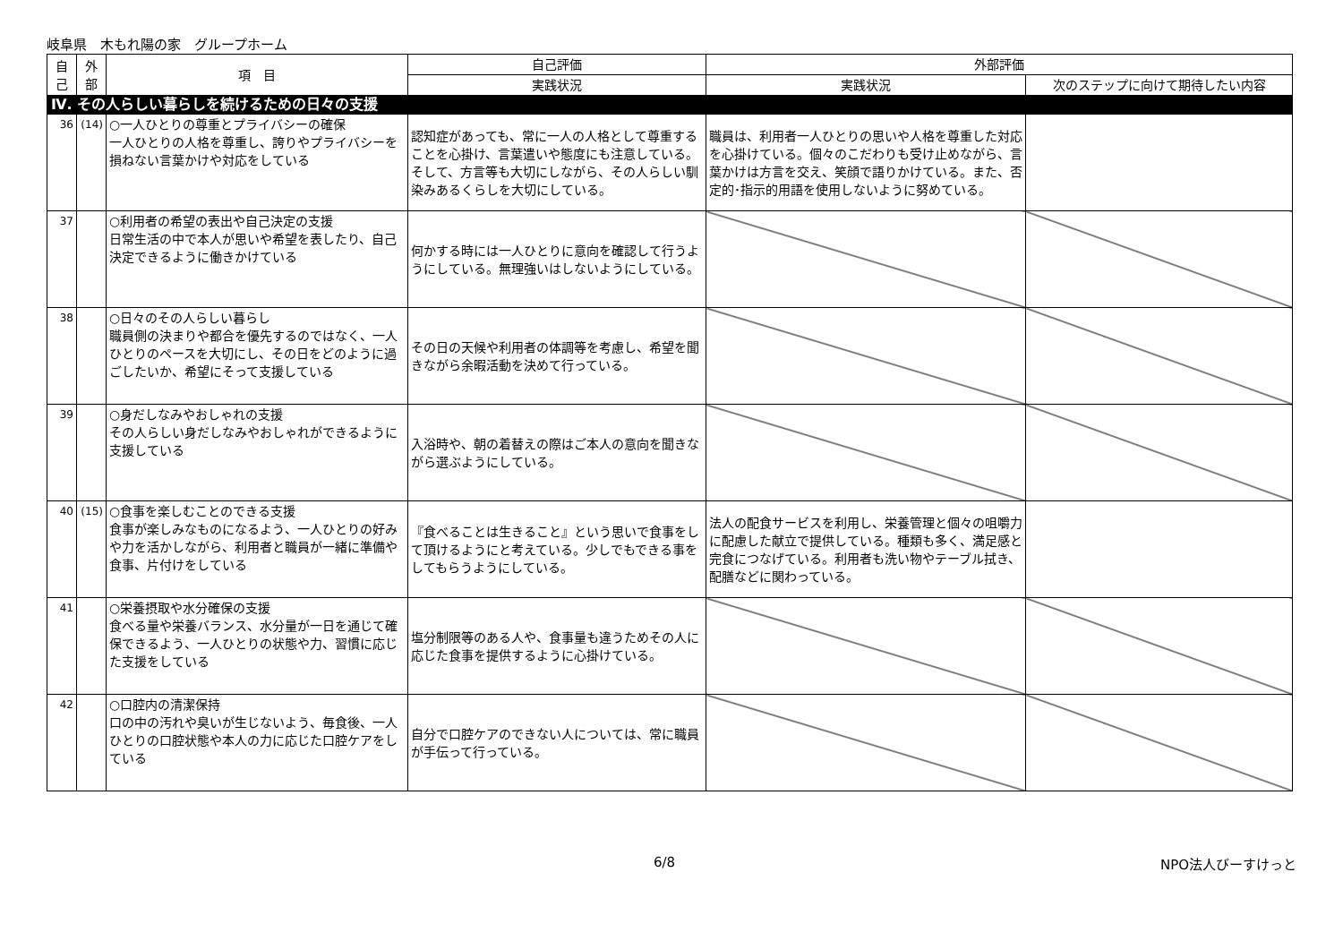岐阜県　木もれ陽の家　グループホーム
| 自己 | 外部 | 項 目 | 自己評価 | 外部評価 | |
| --- | --- | --- | --- | --- | --- |
| | | | 実践状況 | 実践状況 | 次のステップに向けて期待したい内容 |
| Ⅳ. その人らしい暮らしを続けるための日々の支援 | | | | | |
| 36 | (14) | ○一人ひとりの尊重とプライバシーの確保 一人ひとりの人格を尊重し、誇りやプライバシーを損ねない言葉かけや対応をしている | 認知症があっても、常に一人の人格として尊重することを心掛け、言葉遣いや態度にも注意している。そして、方言等も大切にしながら、その人らしい馴染みあるくらしを大切にしている。 | 職員は、利用者一人ひとりの思いや人格を尊重した対応を心掛けている。個々のこだわりも受け止めながら、言葉かけは方言を交え、笑顔で語りかけている。また、否定的･指示的用語を使用しないように努めている。 | |
| 37 | | ○利用者の希望の表出や自己決定の支援 日常生活の中で本人が思いや希望を表したり、自己決定できるように働きかけている | 何かする時には一人ひとりに意向を確認して行うようにしている。無理強いはしないようにしている。 | | |
| 38 | | ○日々のその人らしい暮らし 職員側の決まりや都合を優先するのではなく、一人ひとりのペースを大切にし、その日をどのように過ごしたいか、希望にそって支援している | その日の天候や利用者の体調等を考慮し、希望を聞きながら余暇活動を決めて行っている。 | | |
| 39 | | ○身だしなみやおしゃれの支援 その人らしい身だしなみやおしゃれができるように支援している | 入浴時や、朝の着替えの際はご本人の意向を聞きながら選ぶようにしている。 | | |
| 40 | (15) | ○食事を楽しむことのできる支援 食事が楽しみなものになるよう、一人ひとりの好みや力を活かしながら、利用者と職員が一緒に準備や食事、片付けをしている | 『食べることは生きること』という思いで食事をして頂けるようにと考えている。少しでもできる事をしてもらうようにしている。 | 法人の配食サービスを利用し、栄養管理と個々の咀嚼力に配慮した献立で提供している。種類も多く、満足感と完食につなげている。利用者も洗い物やテーブル拭き、配膳などに関わっている。 | |
| 41 | | ○栄養摂取や水分確保の支援 食べる量や栄養バランス、水分量が一日を通じて確保できるよう、一人ひとりの状態や力、習慣に応じた支援をしている | 塩分制限等のある人や、食事量も違うためその人に応じた食事を提供するように心掛けている。 | | |
| 42 | | ○口腔内の清潔保持 口の中の汚れや臭いが生じないよう、毎食後、一人ひとりの口腔状態や本人の力に応じた口腔ケアをしている | 自分で口腔ケアのできない人については、常に職員が手伝って行っている。 | | |
6/8 NPO法人びーすけっと